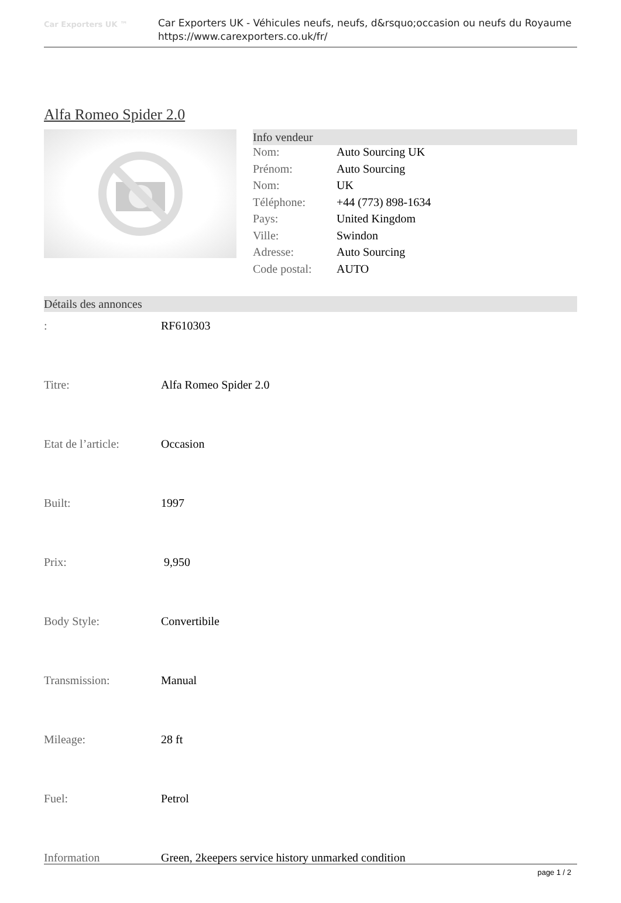Car Exporters UK ™
Car Exporters UK - Véhicules neufs, neufs, d&rsquo;occasion ou neufs du Royaume
https://www.carexporters.co.uk/fr/
Alfa Romeo Spider 2.0
Info vendeur
| Nom: | Auto Sourcing UK |
| Prénom: | Auto Sourcing |
| Nom: | UK |
| Téléphone: | +44 (773) 898-1634 |
| Pays: | United Kingdom |
| Ville: | Swindon |
| Adresse: | Auto Sourcing |
| Code postal: | AUTO |
Détails des annonces
| : | RF610303 |
| Titre: | Alfa Romeo Spider 2.0 |
| Etat de l’article: | Occasion |
| Built: | 1997 |
| Prix: | 9,950 |
| Body Style: | Convertibile |
| Transmission: | Manual |
| Mileage: | 28 ft |
| Fuel: | Petrol |
| Information | Green, 2keepers service history unmarked condition |
page 1 / 2